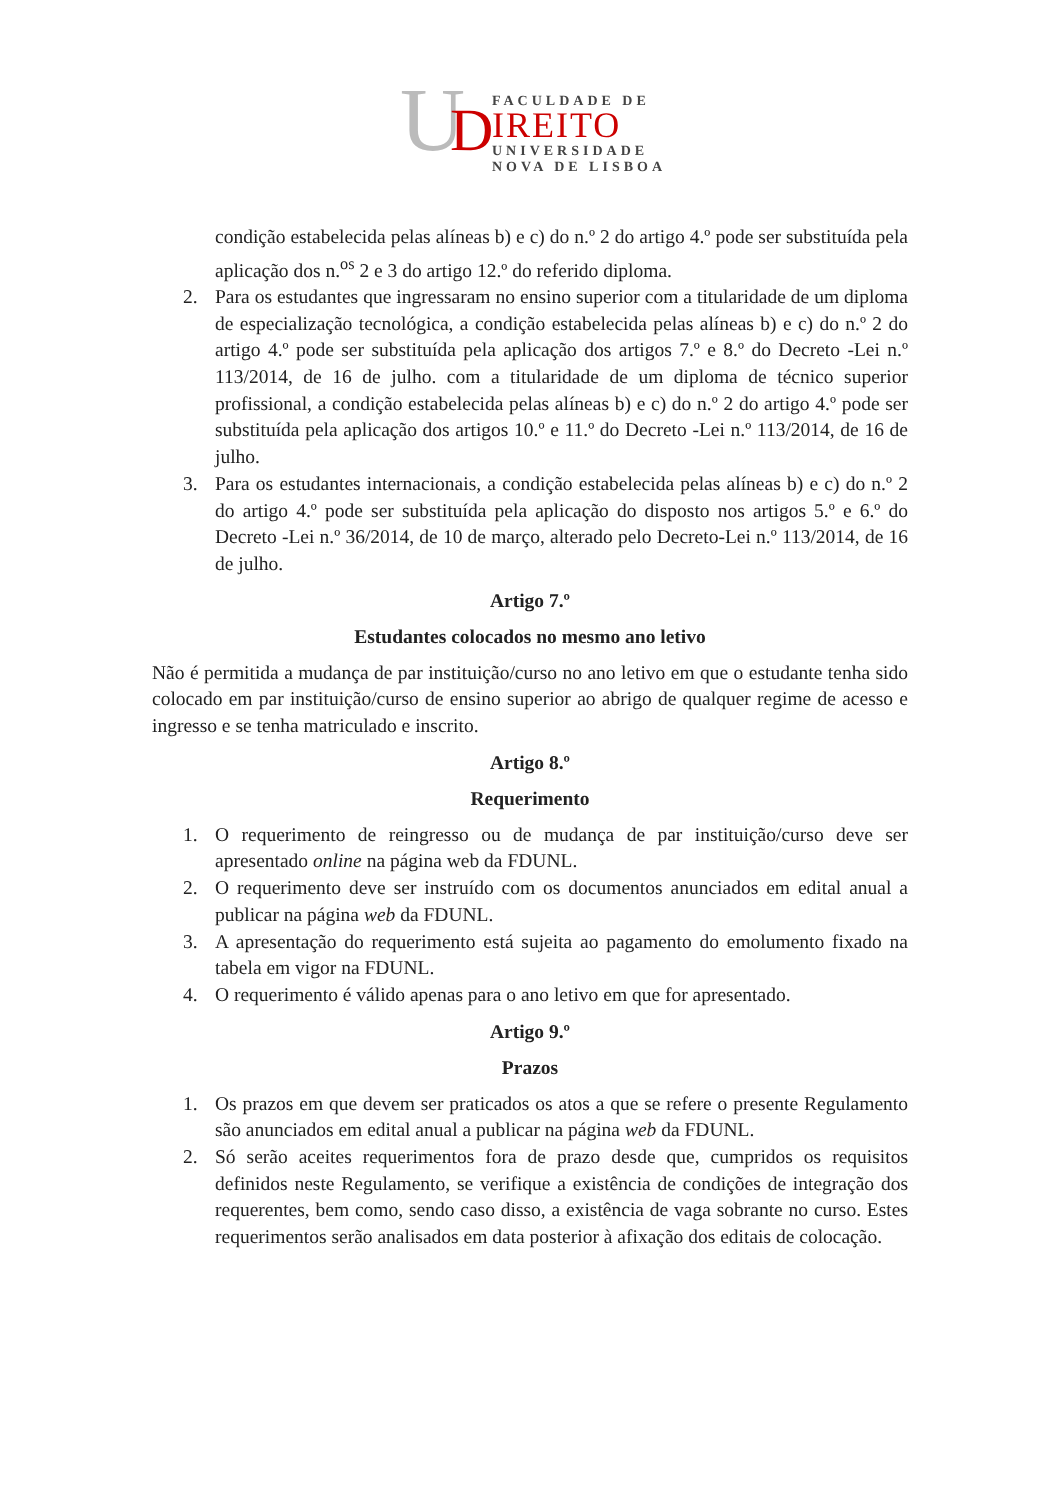U
D
FACULDADE DE
IREITO
UNIVERSIDADE
NOVA DE LISBOA
condição estabelecida pelas alíneas b) e c) do n.º 2 do artigo 4.º pode ser substituída pela aplicação dos n.<sup>os</sup> 2 e 3 do artigo 12.º do referido diploma.
2. Para os estudantes que ingressaram no ensino superior com a titularidade de um diploma de especialização tecnológica, a condição estabelecida pelas alíneas b) e c) do n.º 2 do artigo 4.º pode ser substituída pela aplicação dos artigos 7.º e 8.º do Decreto -Lei n.º 113/2014, de 16 de julho. com a titularidade de um diploma de técnico superior profissional, a condição estabelecida pelas alíneas b) e c) do n.º 2 do artigo 4.º pode ser substituída pela aplicação dos artigos 10.º e 11.º do Decreto -Lei n.º 113/2014, de 16 de julho.
3. Para os estudantes internacionais, a condição estabelecida pelas alíneas b) e c) do n.º 2 do artigo 4.º pode ser substituída pela aplicação do disposto nos artigos 5.º e 6.º do Decreto -Lei n.º 36/2014, de 10 de março, alterado pelo Decreto-Lei n.º 113/2014, de 16 de julho.
Artigo 7.º
Estudantes colocados no mesmo ano letivo
Não é permitida a mudança de par instituição/curso no ano letivo em que o estudante tenha sido colocado em par instituição/curso de ensino superior ao abrigo de qualquer regime de acesso e ingresso e se tenha matriculado e inscrito.
Artigo 8.º
Requerimento
1. O requerimento de reingresso ou de mudança de par instituição/curso deve ser apresentado online na página web da FDUNL.
2. O requerimento deve ser instruído com os documentos anunciados em edital anual a publicar na página web da FDUNL.
3. A apresentação do requerimento está sujeita ao pagamento do emolumento fixado na tabela em vigor na FDUNL.
4. O requerimento é válido apenas para o ano letivo em que for apresentado.
Artigo 9.º
Prazos
1. Os prazos em que devem ser praticados os atos a que se refere o presente Regulamento são anunciados em edital anual a publicar na página web da FDUNL.
2. Só serão aceites requerimentos fora de prazo desde que, cumpridos os requisitos definidos neste Regulamento, se verifique a existência de condições de integração dos requerentes, bem como, sendo caso disso, a existência de vaga sobrante no curso. Estes requerimentos serão analisados em data posterior à afixação dos editais de colocação.